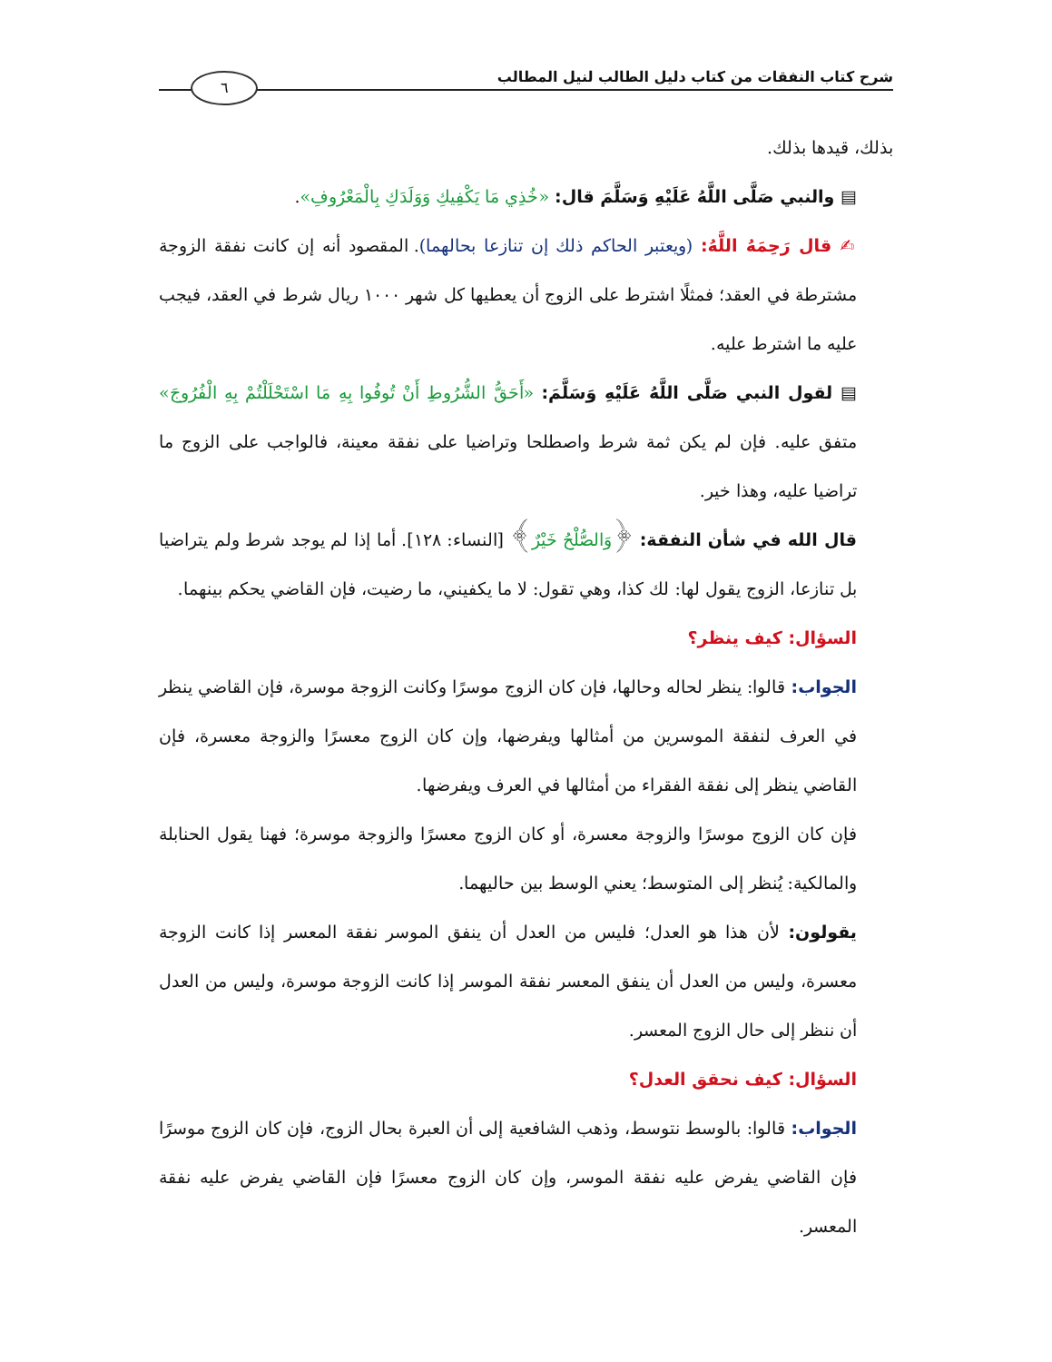شرح كتاب النفقات من كتاب دليل الطالب لنيل المطالب ٦
بذلك، قيدها بذلك.
▤ والنبي صَلَّى اللَّهُ عَلَيْهِ وَسَلَّمَ قال: «خُذِي مَا يَكْفِيكِ وَوَلَدَكِ بِالْمَعْرُوفِ».
✍ قال رَحِمَهُ اللَّهُ: (ويعتبر الحاكم ذلك إن تنازعا بحالهما). المقصود أنه إن كانت نفقة الزوجة مشترطة في العقد؛ فمثلًا اشترط على الزوج أن يعطيها كل شهر ١٠٠٠ ريال شرط في العقد، فيجب عليه ما اشترط عليه.
▤ لقول النبي صَلَّى اللَّهُ عَلَيْهِ وَسَلَّمَ: «أَحَقُّ الشُّرُوطِ أَنْ تُوفُوا بِهِ مَا اسْتَحْلَلْتُمْ بِهِ الْفُرُوجَ» متفق عليه. فإن لم يكن ثمة شرط واصطلحا وتراضيا على نفقة معينة، فالواجب على الزوج ما تراضيا عليه، وهذا خير.
قال الله في شأن النفقة: ﴿وَالصُّلْحُ خَيْرٌ﴾ [النساء: ١٢٨]. أما إذا لم يوجد شرط ولم يتراضيا بل تنازعا، الزوج يقول لها: لك كذا، وهي تقول: لا ما يكفيني، ما رضيت، فإن القاضي يحكم بينهما.
السؤال: كيف ينظر؟
الجواب: قالوا: ينظر لحاله وحالها، فإن كان الزوج موسرًا وكانت الزوجة موسرة، فإن القاضي ينظر في العرف لنفقة الموسرين من أمثالها ويفرضها، وإن كان الزوج معسرًا والزوجة معسرة، فإن القاضي ينظر إلى نفقة الفقراء من أمثالها في العرف ويفرضها.
فإن كان الزوج موسرًا والزوجة معسرة، أو كان الزوج معسرًا والزوجة موسرة؛ فهنا يقول الحنابلة والمالكية: يُنظر إلى المتوسط؛ يعني الوسط بين حاليهما.
يقولون: لأن هذا هو العدل؛ فليس من العدل أن ينفق الموسر نفقة المعسر إذا كانت الزوجة معسرة، وليس من العدل أن ينفق المعسر نفقة الموسر إذا كانت الزوجة موسرة، وليس من العدل أن ننظر إلى حال الزوج المعسر.
السؤال: كيف نحقق العدل؟
الجواب: قالوا: بالوسط نتوسط، وذهب الشافعية إلى أن العبرة بحال الزوج، فإن كان الزوج موسرًا فإن القاضي يفرض عليه نفقة الموسر، وإن كان الزوج معسرًا فإن القاضي يفرض عليه نفقة المعسر.